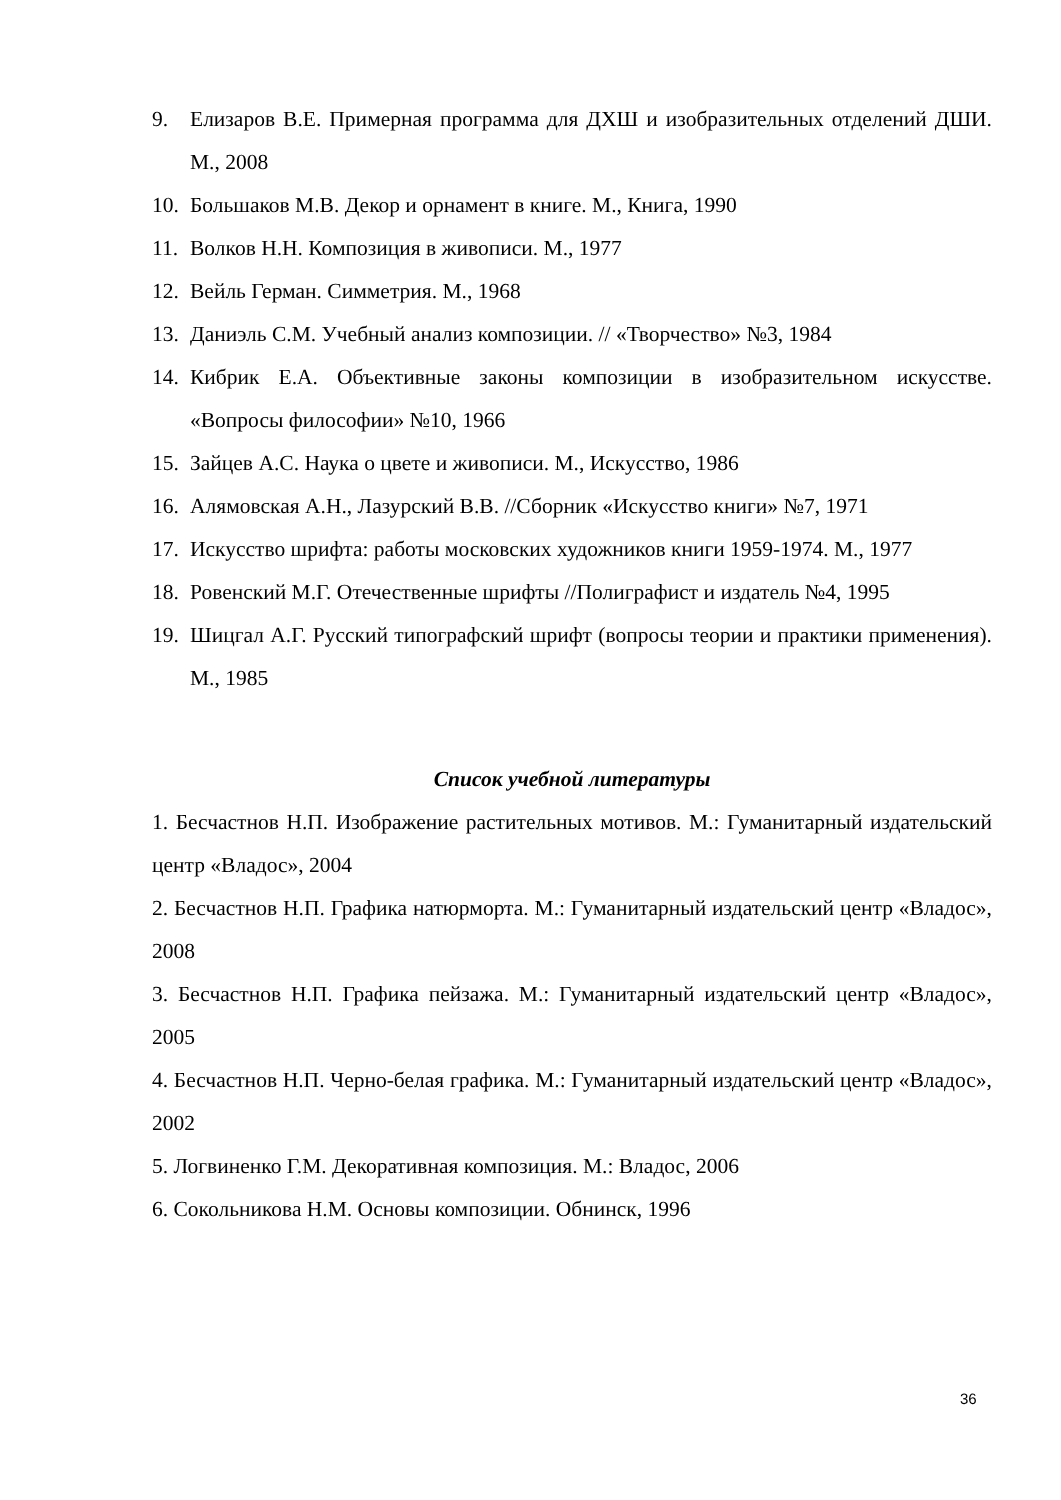9. Елизаров В.Е. Примерная программа для ДХШ и изобразительных отделений ДШИ. М., 2008
10. Большаков М.В. Декор и орнамент в книге. М., Книга, 1990
11. Волков Н.Н. Композиция в живописи. М., 1977
12. Вейль Герман. Симметрия. М., 1968
13. Даниэль С.М. Учебный анализ композиции. // «Творчество» №3, 1984
14. Кибрик Е.А. Объективные законы композиции в изобразительном искусстве. «Вопросы философии» №10, 1966
15. Зайцев А.С. Наука о цвете и живописи. М., Искусство, 1986
16. Алямовская А.Н., Лазурский В.В. //Сборник «Искусство книги» №7, 1971
17. Искусство шрифта: работы московских художников книги 1959-1974. М., 1977
18. Ровенский М.Г. Отечественные шрифты //Полиграфист и издатель №4, 1995
19. Шицгал А.Г. Русский типографский шрифт (вопросы теории и практики применения). М., 1985
Список учебной литературы
1. Бесчастнов Н.П. Изображение растительных мотивов. М.: Гуманитарный издательский центр «Владос», 2004
2. Бесчастнов Н.П. Графика натюрморта. М.: Гуманитарный издательский центр «Владос», 2008
3. Бесчастнов Н.П. Графика пейзажа. М.: Гуманитарный издательский центр «Владос», 2005
4. Бесчастнов Н.П. Черно-белая графика. М.: Гуманитарный издательский центр «Владос», 2002
5. Логвиненко Г.М. Декоративная композиция. М.: Владос, 2006
6. Сокольникова Н.М. Основы композиции. Обнинск, 1996
36